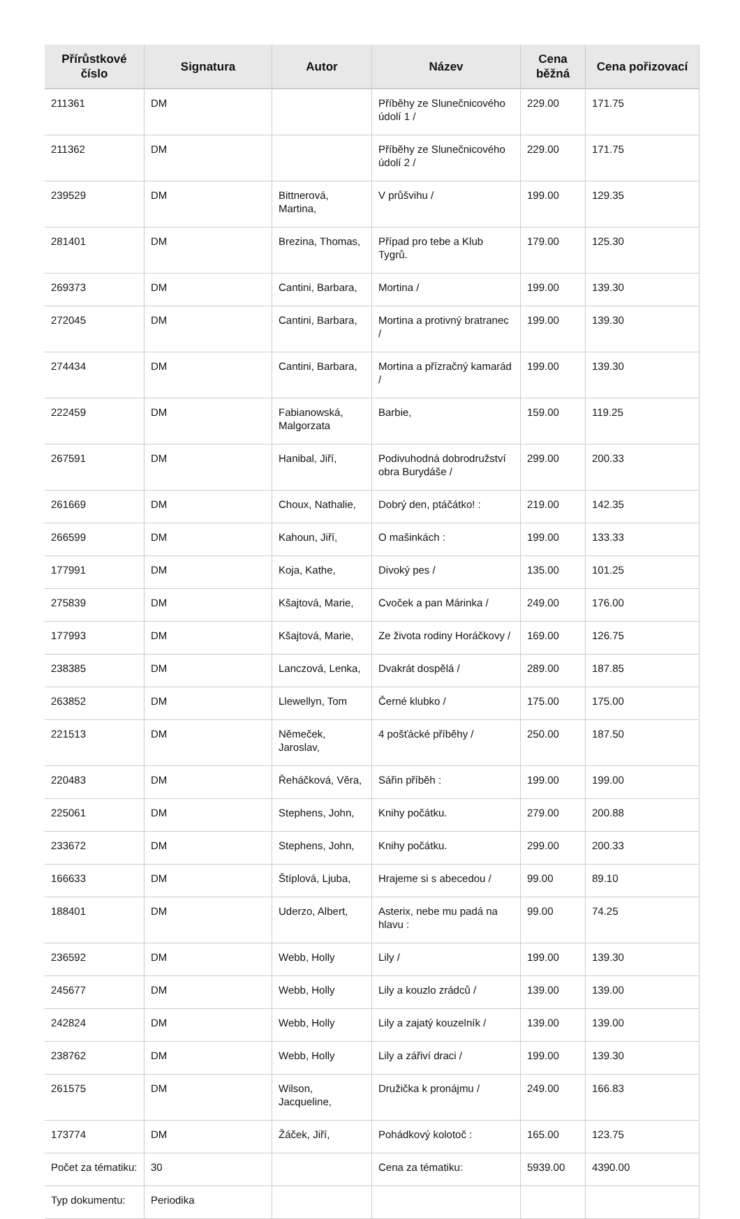| Přírůstkové číslo | Signatura | Autor | Název | Cena běžná | Cena pořizovací |
| --- | --- | --- | --- | --- | --- |
| 211361 | DM | | Příběhy ze Slunečnicového údolí 1 / | 229.00 | 171.75 |
| 211362 | DM | | Příběhy ze Slunečnicového údolí 2 / | 229.00 | 171.75 |
| 239529 | DM | Bittnerová, Martina, | V průšvihu / | 199.00 | 129.35 |
| 281401 | DM | Brezina, Thomas, | Případ pro tebe a Klub Tygrů. | 179.00 | 125.30 |
| 269373 | DM | Cantini, Barbara, | Mortina / | 199.00 | 139.30 |
| 272045 | DM | Cantini, Barbara, | Mortina a protivný bratranec / | 199.00 | 139.30 |
| 274434 | DM | Cantini, Barbara, | Mortina a přízračný kamarád / | 199.00 | 139.30 |
| 222459 | DM | Fabianowská, Malgorzata | Barbie, | 159.00 | 119.25 |
| 267591 | DM | Hanibal, Jiří, | Podivuhodná dobrodružství obra Burydáše / | 299.00 | 200.33 |
| 261669 | DM | Choux, Nathalie, | Dobrý den, ptáčátko! : | 219.00 | 142.35 |
| 266599 | DM | Kahoun, Jiří, | O mašinkách : | 199.00 | 133.33 |
| 177991 | DM | Koja, Kathe, | Divoký pes / | 135.00 | 101.25 |
| 275839 | DM | Kšajtová, Marie, | Cvoček a pan Márinka / | 249.00 | 176.00 |
| 177993 | DM | Kšajtová, Marie, | Ze života rodiny Horáčkovy / | 169.00 | 126.75 |
| 238385 | DM | Lanczová, Lenka, | Dvakrát dospělá / | 289.00 | 187.85 |
| 263852 | DM | Llewellyn, Tom | Černé klubko / | 175.00 | 175.00 |
| 221513 | DM | Němeček, Jaroslav, | 4 pošťácké příběhy / | 250.00 | 187.50 |
| 220483 | DM | Řeháčková, Věra, | Sářin příběh : | 199.00 | 199.00 |
| 225061 | DM | Stephens, John, | Knihy počátku. | 279.00 | 200.88 |
| 233672 | DM | Stephens, John, | Knihy počátku. | 299.00 | 200.33 |
| 166633 | DM | Štíplová, Ljuba, | Hrajeme si s abecedou / | 99.00 | 89.10 |
| 188401 | DM | Uderzo, Albert, | Asterix, nebe mu padá na hlavu : | 99.00 | 74.25 |
| 236592 | DM | Webb, Holly | Lily / | 199.00 | 139.30 |
| 245677 | DM | Webb, Holly | Lily a kouzlo zrádců / | 139.00 | 139.00 |
| 242824 | DM | Webb, Holly | Lily a zajatý kouzelník / | 139.00 | 139.00 |
| 238762 | DM | Webb, Holly | Lily a zářiví draci / | 199.00 | 139.30 |
| 261575 | DM | Wilson, Jacqueline, | Družička k pronájmu / | 249.00 | 166.83 |
| 173774 | DM | Žáček, Jiří, | Pohádkový kolotoč : | 165.00 | 123.75 |
| Počet za tématiku: | 30 | | Cena za tématiku: | 5939.00 | 4390.00 |
| Typ dokumentu: | Periodika | | | | |